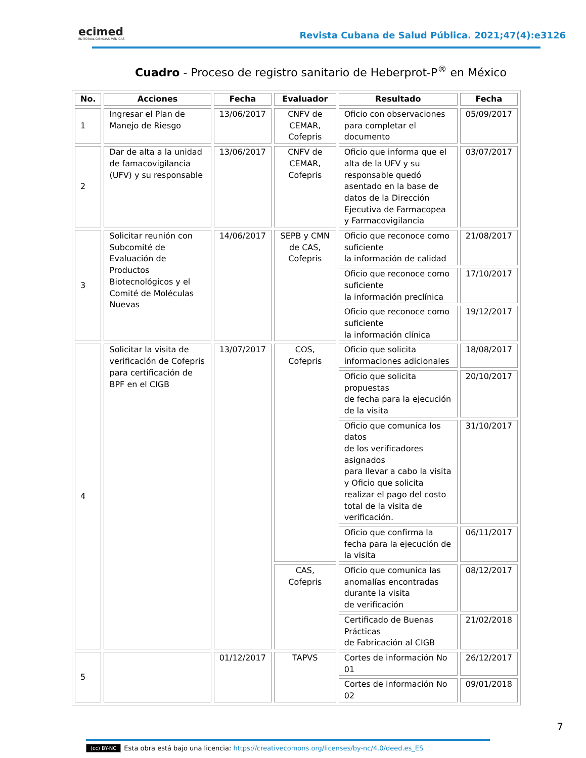ecimed
EDITORIAL CIENCIAS MÉDICAS
Revista Cubana de Salud Pública. 2021;47(4):e3126
Cuadro - Proceso de registro sanitario de Heberprot-P<sup>®</sup> en México
| No. | Acciones | Fecha | Evaluador | Resultado | Fecha |
| --- | --- | --- | --- | --- | --- |
| 1 | Ingresar el Plan de Manejo de Riesgo | 13/06/2017 | CNFV de CEMAR, Cofepris | Oficio con observaciones para completar el documento | 05/09/2017 |
| 2 | Dar de alta a la unidad de famacovigilancia (UFV) y su responsable | 13/06/2017 | CNFV de CEMAR, Cofepris | Oficio que informa que el alta de la UFV y su responsable quedó asentado en la base de datos de la Dirección Ejecutiva de Farmacopea y Farmacovigilancia | 03/07/2017 |
| 3 | Solicitar reunión con Subcomité de Evaluación de Productos Biotecnológicos y el Comité de Moléculas Nuevas | 14/06/2017 | SEPB y CMN de CAS, Cofepris | Oficio que reconoce como suficiente la información de calidad | 21/08/2017 |
| | | | | Oficio que reconoce como suficiente la información preclínica | 17/10/2017 |
| | | | | Oficio que reconoce como suficiente la información clínica | 19/12/2017 |
| 4 | Solicitar la visita de verificación de Cofepris para certificación de BPF en el CIGB | 13/07/2017 | COS, Cofepris | Oficio que solicita informaciones adicionales | 18/08/2017 |
| | | | | Oficio que solicita propuestas de fecha para la ejecución de la visita | 20/10/2017 |
| | | | | Oficio que comunica los datos de los verificadores asignados para llevar a cabo la visita y Oficio que solicita realizar el pago del costo total de la visita de verificación. | 31/10/2017 |
| | | | | Oficio que confirma la fecha para la ejecución de la visita | 06/11/2017 |
| | | | CAS, Cofepris | Oficio que comunica las anomalías encontradas durante la visita de verificación | 08/12/2017 |
| | | | | Certificado de Buenas Prácticas de Fabricación al CIGB | 21/02/2018 |
| 5 | | 01/12/2017 | TAPVS | Cortes de información No 01 | 26/12/2017 |
| | | | | Cortes de información No 02 | 09/01/2018 |
7
(cc) BY-NC Esta obra está bajo una licencia: https://creativecomons.org/licenses/by-nc/4.0/deed.es_ES